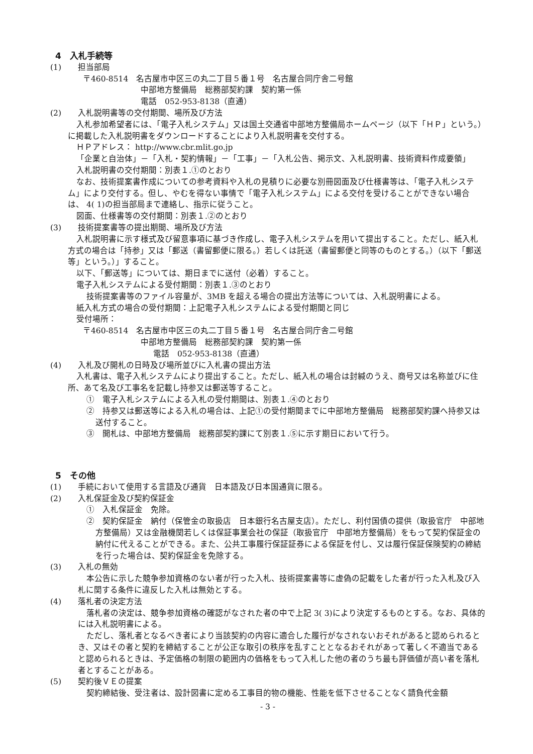4　入札手続等
(1) 担当部局
〒460-8514　名古屋市中区三の丸二丁目５番１号　名古屋合同庁舎二号館
中部地方整備局　総務部契約課　契約第一係
電話　052-953-8138（直通）
(2) 入札説明書等の交付期間、場所及び方法
入札参加希望者には、「電子入札システム」又は国土交通省中部地方整備局ホームページ（以下「ＨＰ」という。）に掲載した入札説明書をダウンロードすることにより入札説明書を交付する。
ＨＰアドレス： http://www.cbr.mlit.go.jp
「企業と自治体」－「入札・契約情報」－「工事」－「入札公告、掲示文、入札説明書、技術資料作成要領」
入札説明書の交付期間：別表１.①のとおり
なお、技術提案書作成についての参考資料や入札の見積りに必要な別冊図面及び仕様書等は、「電子入札システム」により交付する。但し、やむを得ない事情で「電子入札システム」による交付を受けることができない場合は、 4( 1)の担当部局まで連絡し、指示に従うこと。
図面、仕様書等の交付期間：別表１.②のとおり
(3) 技術提案書等の提出期間、場所及び方法
入札説明書に示す様式及び留意事項に基づき作成し、電子入札システムを用いて提出すること。ただし、紙入札方式の場合は「持参」又は「郵送（書留郵便に限る。）若しくは託送（書留郵便と同等のものとする。）（以下「郵送等」という。）」すること。
以下、「郵送等」については、期日までに送付（必着）すること。
電子入札システムによる受付期間：別表１.③のとおり
技術提案書等のファイル容量が、3MB を超える場合の提出方法等については、入札説明書による。
紙入札方式の場合の受付期間：上記電子入札システムによる受付期間と同じ
受付場所：
〒460-8514　名古屋市中区三の丸二丁目５番１号　名古屋合同庁舎二号館
中部地方整備局　総務部契約課　契約第一係
電話　052-953-8138（直通）
(4) 入札及び開札の日時及び場所並びに入札書の提出方法
入札書は、電子入札システムにより提出すること。ただし、紙入札の場合は封緘のうえ、商号又は名称並びに住所、あて名及び工事名を記載し持参又は郵送等すること。
①　電子入札システムによる入札の受付期間は、別表１.④のとおり
②　持参又は郵送等による入札の場合は、上記①の受付期間までに中部地方整備局　総務部契約課へ持参又は送付すること。
③　開札は、中部地方整備局　総務部契約課にて別表１.⑤に示す期日において行う。
5　その他
(1) 手続において使用する言語及び通貨　日本語及び日本国通貨に限る。
(2) 入札保証金及び契約保証金
①　入札保証金　免除。
②　契約保証金　納付（保管金の取扱店　日本銀行名古屋支店）。ただし、利付国債の提供（取扱官庁　中部地方整備局）又は金融機関若しくは保証事業会社の保証（取扱官庁　中部地方整備局）をもって契約保証金の納付に代えることができる。また、公共工事履行保証証券による保証を付し、又は履行保証保険契約の締結を行った場合は、契約保証金を免除する。
(3) 入札の無効
本公告に示した競争参加資格のない者が行った入札、技術提案書等に虚偽の記載をした者が行った入札及び入札に関する条件に違反した入札は無効とする。
(4) 落札者の決定方法
落札者の決定は、競争参加資格の確認がなされた者の中で上記 3( 3)により決定するものとする。なお、具体的には入札説明書による。
ただし、落札者となるべき者により当該契約の内容に適合した履行がなされないおそれがあると認められるとき、又はその者と契約を締結することが公正な取引の秩序を乱すこととなるおそれがあって著しく不適当であると認められるときは、予定価格の制限の範囲内の価格をもって入札した他の者のうち最も評価値が高い者を落札者とすることがある。
(5) 契約後ＶＥの提案
契約締結後、受注者は、設計図書に定める工事目的物の機能、性能を低下させることなく請負代金額
- 3 -